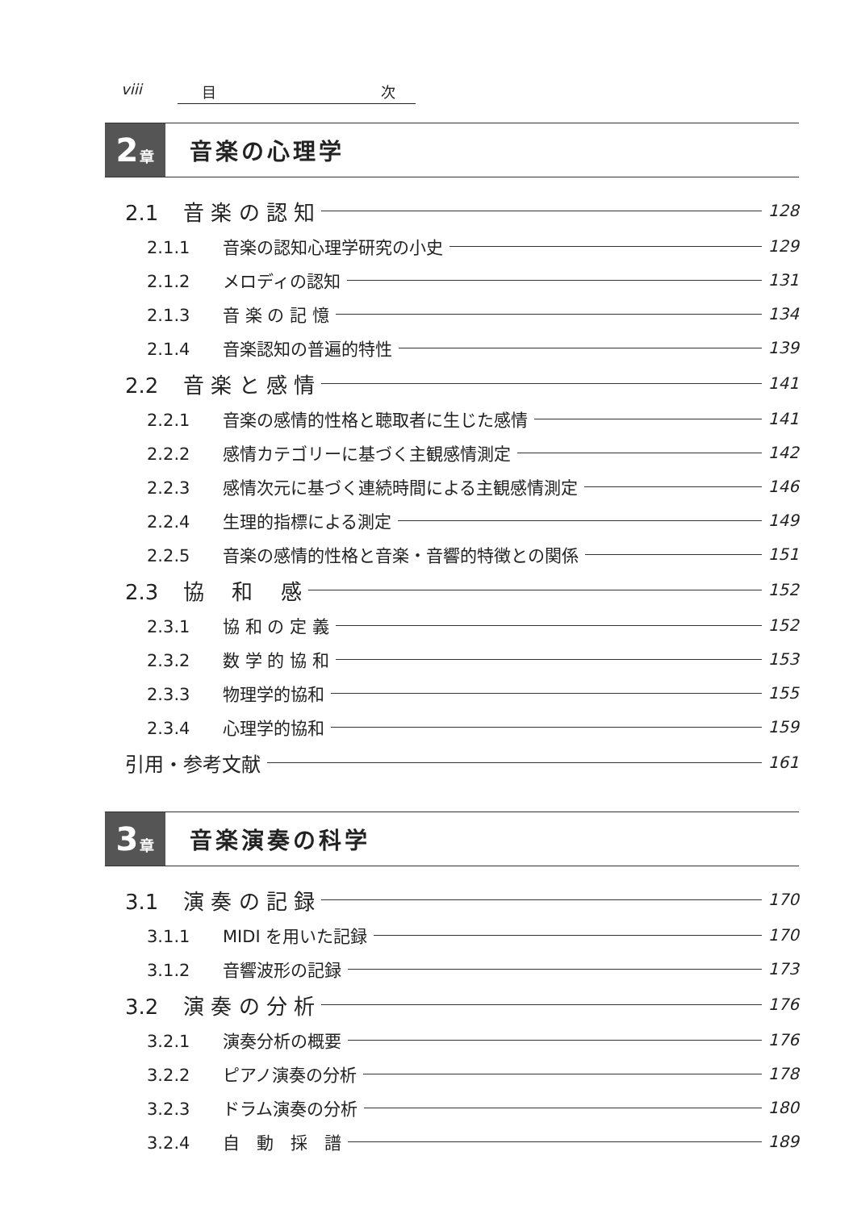viii 目 次
2 章
音楽の心理学
2.1 音 楽 の 認 知 128
2.1.1 音楽の認知心理学研究の小史 129
2.1.2 メロディの認知 131
2.1.3 音 楽 の 記 憶 134
2.1.4 音楽認知の普遍的特性 139
2.2 音 楽 と 感 情 141
2.2.1 音楽の感情的性格と聴取者に生じた感情 141
2.2.2 感情カテゴリーに基づく主観感情測定 142
2.2.3 感情次元に基づく連続時間による主観感情測定 146
2.2.4 生理的指標による測定 149
2.2.5 音楽の感情的性格と音楽・音響的特徴との関係 151
2.3 協　 和　 感 152
2.3.1 協 和 の 定 義 152
2.3.2 数 学 的 協 和 153
2.3.3 物理学的協和 155
2.3.4 心理学的協和 159
引用・参考文献 161
3 章
音楽演奏の科学
3.1 演 奏 の 記 録 170
3.1.1 MIDI を用いた記録 170
3.1.2 音響波形の記録 173
3.2 演 奏 の 分 析 176
3.2.1 演奏分析の概要 176
3.2.2 ピアノ演奏の分析 178
3.2.3 ドラム演奏の分析 180
3.2.4 自　動　採　譜 189